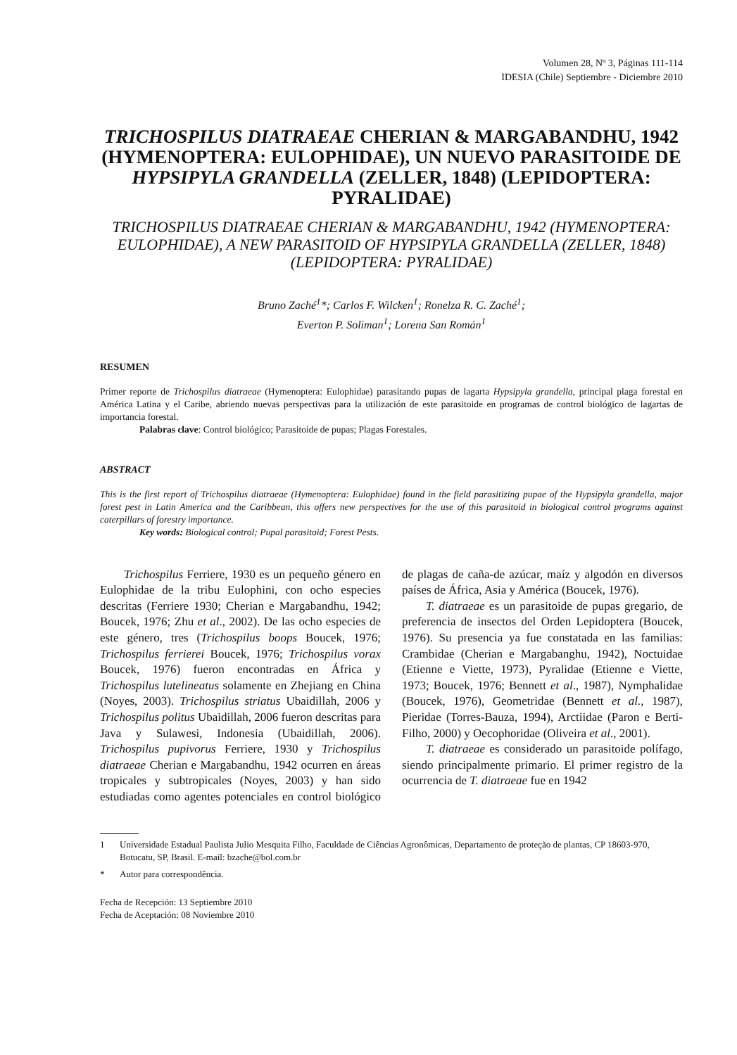Volumen 28, Nº 3, Páginas 111-114
IDESIA (Chile) Septiembre - Diciembre 2010
TRICHOSPILUS DIATRAEAE CHERIAN & MARGABANDHU, 1942 (HYMENOPTERA: EULOPHIDAE), UN NUEVO PARASITOIDE DE HYPSIPYLA GRANDELLA (ZELLER, 1848) (LEPIDOPTERA: PYRALIDAE)
TRICHOSPILUS DIATRAEAE CHERIAN & MARGABANDHU, 1942 (HYMENOPTERA: EULOPHIDAE), A NEW PARASITOID OF HYPSIPYLA GRANDELLA (ZELLER, 1848) (LEPIDOPTERA: PYRALIDAE)
Bruno Zaché<sup>1</sup>*; Carlos F. Wilcken<sup>1</sup>; Ronelza R. C. Zaché<sup>1</sup>;
Everton P. Soliman<sup>1</sup>; Lorena San Román<sup>1</sup>
RESUMEN
Primer reporte de Trichospilus diatraeae (Hymenoptera: Eulophidae) parasitando pupas de lagarta Hypsipyla grandella, principal plaga forestal en América Latina y el Caribe, abriendo nuevas perspectivas para la utilización de este parasitoide en programas de control biológico de lagartas de importancia forestal.
Palabras clave: Control biológico; Parasitoide de pupas; Plagas Forestales.
ABSTRACT
This is the first report of Trichospilus diatraeae (Hymenoptera: Eulophidae) found in the field parasitizing pupae of the Hypsipyla grandella, major forest pest in Latin America and the Caribbean, this offers new perspectives for the use of this parasitoid in biological control programs against caterpillars of forestry importance.
Key words: Biological control; Pupal parasitoid; Forest Pests.
Trichospilus Ferriere, 1930 es un pequeño género en Eulophidae de la tribu Eulophini, con ocho especies descritas (Ferriere 1930; Cherian e Margabandhu, 1942; Boucek, 1976; Zhu et al., 2002). De las ocho especies de este género, tres (Trichospilus boops Boucek, 1976; Trichospilus ferrierei Boucek, 1976; Trichospilus vorax Boucek, 1976) fueron encontradas en África y Trichospilus lutelineatus solamente en Zhejiang en China (Noyes, 2003). Trichospilus striatus Ubaidillah, 2006 y Trichospilus politus Ubaidillah, 2006 fueron descritas para Java y Sulawesi, Indonesia (Ubaidillah, 2006). Trichospilus pupivorus Ferriere, 1930 y Trichospilus diatraeae Cherian e Margabandhu, 1942 ocurren en áreas tropicales y subtropicales (Noyes, 2003) y han sido estudiadas como agentes potenciales en control biológico de plagas de caña-de azúcar, maíz y algodón en diversos países de África, Asia y América (Boucek, 1976).
T. diatraeae es un parasitoide de pupas gregario, de preferencia de insectos del Orden Lepidoptera (Boucek, 1976). Su presencia ya fue constatada en las familias: Crambidae (Cherian e Margabanghu, 1942), Noctuidae (Etienne e Viette, 1973), Pyralidae (Etienne e Viette, 1973; Boucek, 1976; Bennett et al., 1987), Nymphalidae (Boucek, 1976), Geometridae (Bennett et al., 1987), Pieridae (Torres-Bauza, 1994), Arctiidae (Paron e Berti-Filho, 2000) y Oecophoridae (Oliveira et al., 2001).
T. diatraeae es considerado un parasitoide polífago, siendo principalmente primario. El primer registro de la ocurrencia de T. diatraeae fue en 1942
1 Universidade Estadual Paulista Julio Mesquita Filho, Faculdade de Ciências Agronômicas, Departamento de proteção de plantas, CP 18603-970, Botucatu, SP, Brasil. E-mail: bzache@bol.com.br
* Autor para correspondência.
Fecha de Recepción: 13 Septiembre 2010
Fecha de Aceptación: 08 Noviembre 2010